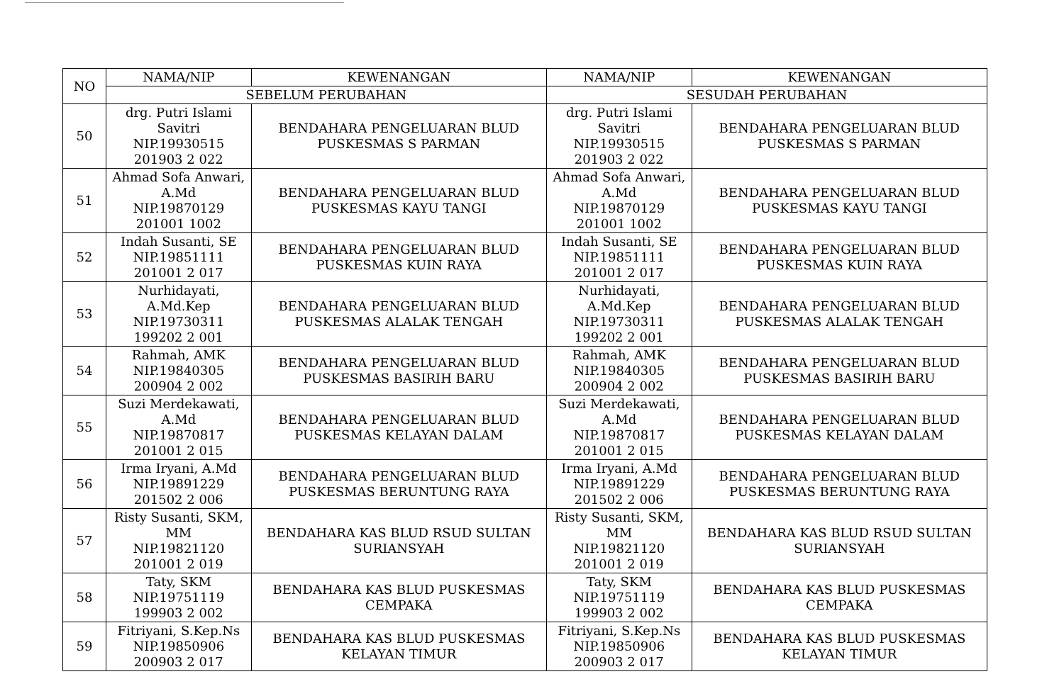| NO | NAMA/NIP | KEWENANGAN | NAMA/NIP | KEWENANGAN |
| --- | --- | --- | --- | --- |
| | SEBELUM PERUBAHAN | | SESUDAH PERUBAHAN | |
| 50 | drg. Putri Islami Savitri NIP.19930515 201903 2 022 | BENDAHARA PENGELUARAN BLUD PUSKESMAS S PARMAN | drg. Putri Islami Savitri NIP.19930515 201903 2 022 | BENDAHARA PENGELUARAN BLUD PUSKESMAS S PARMAN |
| 51 | Ahmad Sofa Anwari, A.Md NIP.19870129 201001 1002 | BENDAHARA PENGELUARAN BLUD PUSKESMAS KAYU TANGI | Ahmad Sofa Anwari, A.Md NIP.19870129 201001 1002 | BENDAHARA PENGELUARAN BLUD PUSKESMAS KAYU TANGI |
| 52 | Indah Susanti, SE NIP.19851111 201001 2 017 | BENDAHARA PENGELUARAN BLUD PUSKESMAS KUIN RAYA | Indah Susanti, SE NIP.19851111 201001 2 017 | BENDAHARA PENGELUARAN BLUD PUSKESMAS KUIN RAYA |
| 53 | Nurhidayati, A.Md.Kep NIP.19730311 199202 2 001 | BENDAHARA PENGELUARAN BLUD PUSKESMAS ALALAK TENGAH | Nurhidayati, A.Md.Kep NIP.19730311 199202 2 001 | BENDAHARA PENGELUARAN BLUD PUSKESMAS ALALAK TENGAH |
| 54 | Rahmah, AMK NIP.19840305 200904 2 002 | BENDAHARA PENGELUARAN BLUD PUSKESMAS BASIRIH BARU | Rahmah, AMK NIP.19840305 200904 2 002 | BENDAHARA PENGELUARAN BLUD PUSKESMAS BASIRIH BARU |
| 55 | Suzi Merdekawati, A.Md NIP.19870817 201001 2 015 | BENDAHARA PENGELUARAN BLUD PUSKESMAS KELAYAN DALAM | Suzi Merdekawati, A.Md NIP.19870817 201001 2 015 | BENDAHARA PENGELUARAN BLUD PUSKESMAS KELAYAN DALAM |
| 56 | Irma Iryani, A.Md NIP.19891229 201502 2 006 | BENDAHARA PENGELUARAN BLUD PUSKESMAS BERUNTUNG RAYA | Irma Iryani, A.Md NIP.19891229 201502 2 006 | BENDAHARA PENGELUARAN BLUD PUSKESMAS BERUNTUNG RAYA |
| 57 | Risty Susanti, SKM, MM NIP.19821120 201001 2 019 | BENDAHARA KAS BLUD RSUD SULTAN SURIANSYAH | Risty Susanti, SKM, MM NIP.19821120 201001 2 019 | BENDAHARA KAS BLUD RSUD SULTAN SURIANSYAH |
| 58 | Taty, SKM NIP.19751119 199903 2 002 | BENDAHARA KAS BLUD PUSKESMAS CEMPAKA | Taty, SKM NIP.19751119 199903 2 002 | BENDAHARA KAS BLUD PUSKESMAS CEMPAKA |
| 59 | Fitriyani, S.Kep.Ns NIP.19850906 200903 2 017 | BENDAHARA KAS BLUD PUSKESMAS KELAYAN TIMUR | Fitriyani, S.Kep.Ns NIP.19850906 200903 2 017 | BENDAHARA KAS BLUD PUSKESMAS KELAYAN TIMUR |